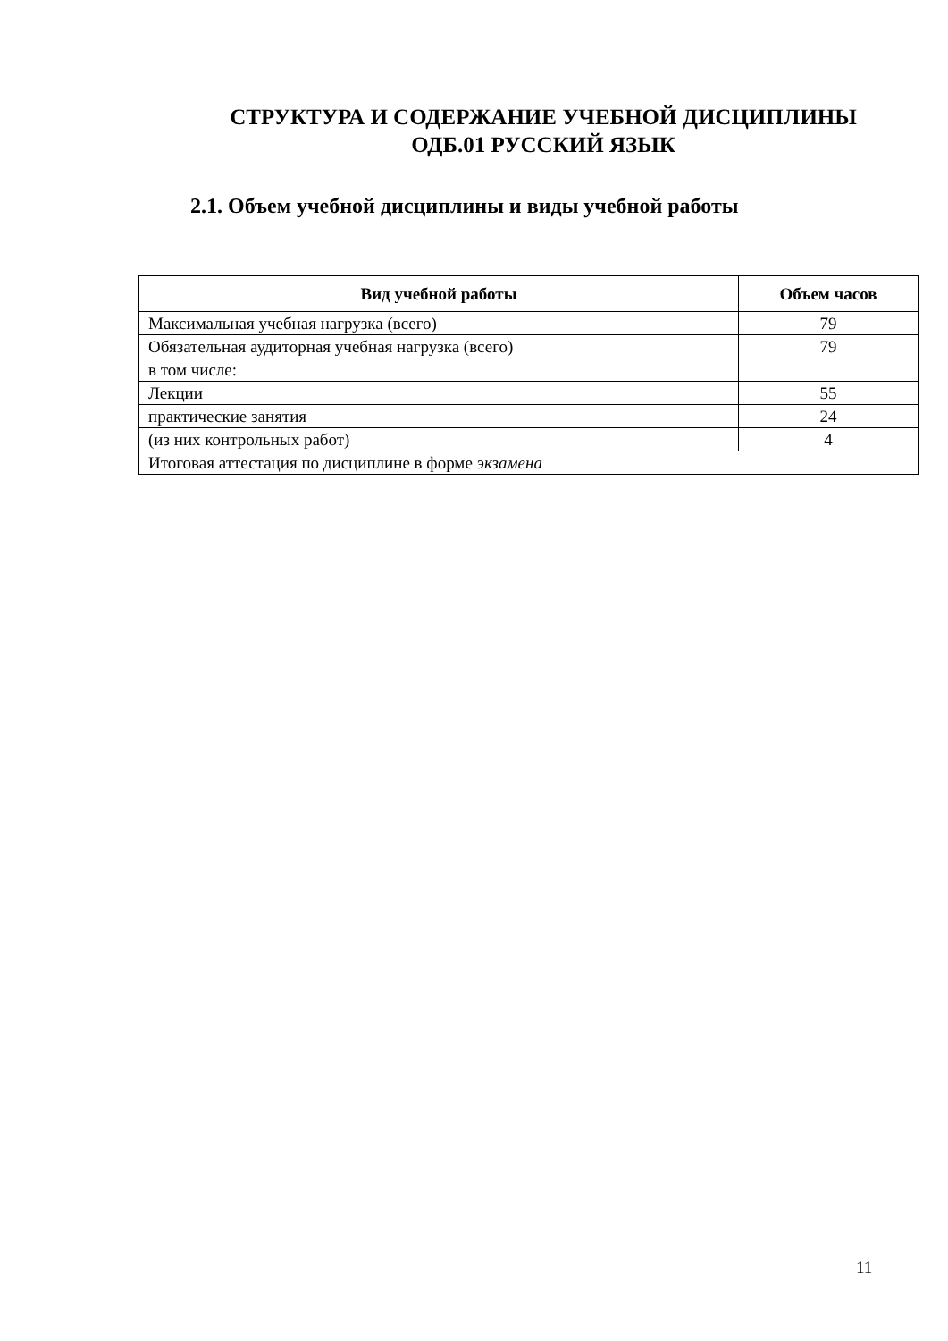СТРУКТУРА И СОДЕРЖАНИЕ УЧЕБНОЙ ДИСЦИПЛИНЫ
ОДБ.01 РУССКИЙ ЯЗЫК
2.1. Объем учебной дисциплины и виды учебной работы
| Вид учебной работы | Объем часов |
| --- | --- |
| Максимальная учебная нагрузка (всего) | 79 |
| Обязательная аудиторная учебная нагрузка (всего) | 79 |
| в том числе: | |
| Лекции | 55 |
| практические занятия | 24 |
| (из них контрольных работ) | 4 |
| Итоговая аттестация по дисциплине в форме экзамена | |
11